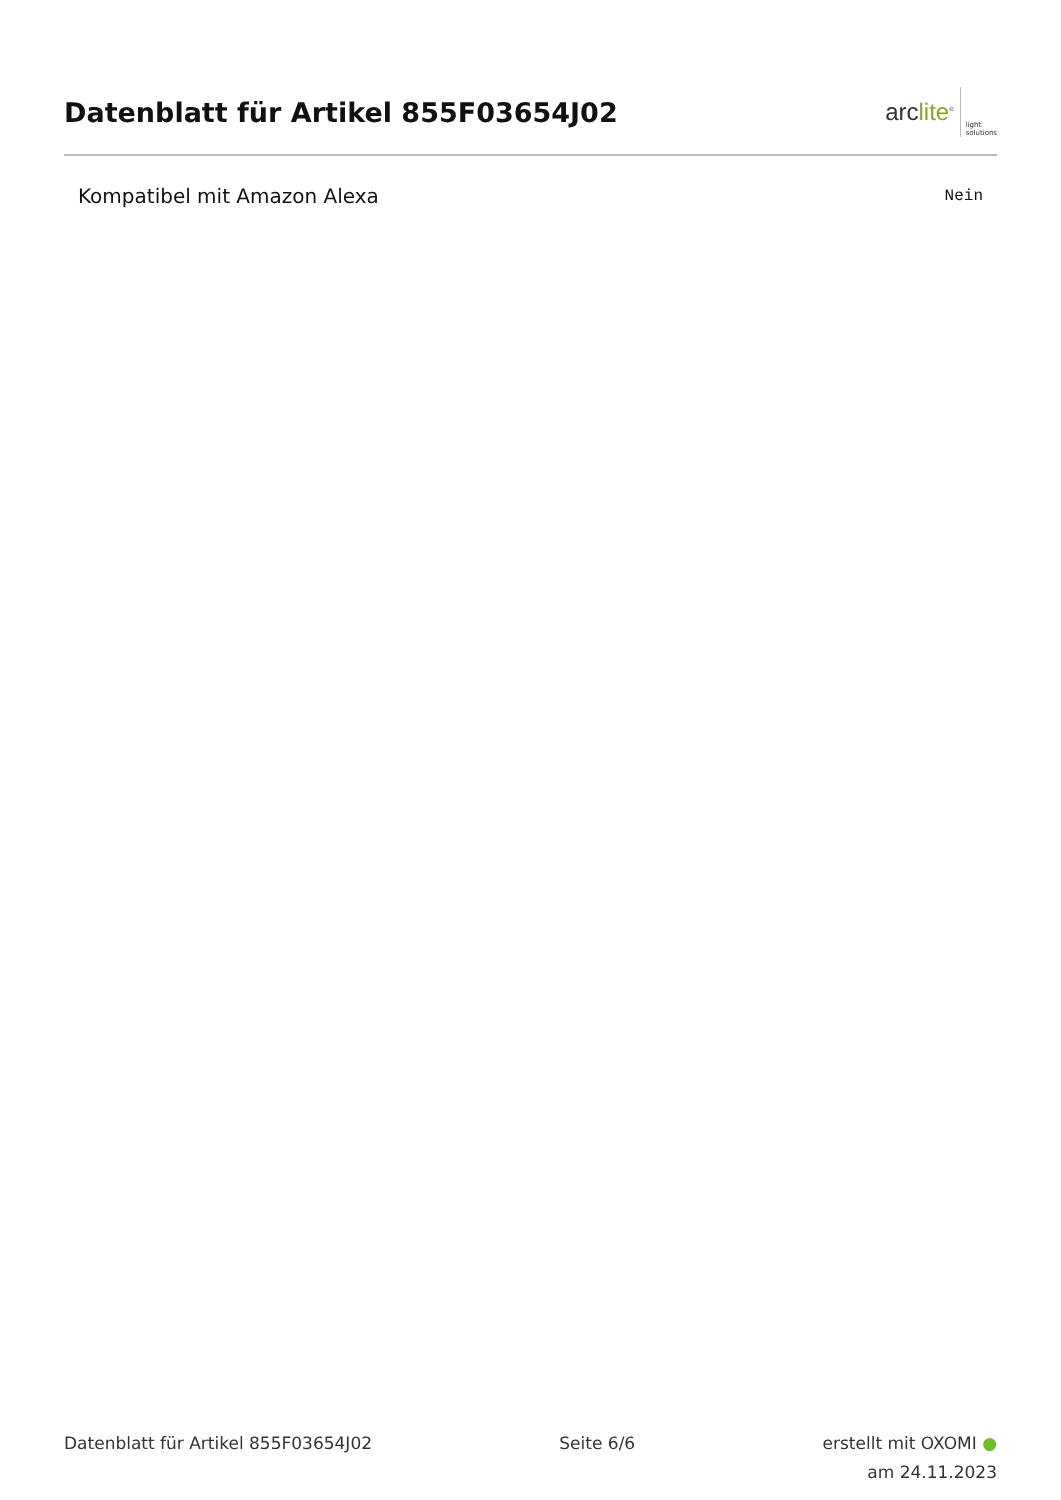Datenblatt für Artikel 855F03654J02
arclite<sup>®</sup>
light
solutions
| Kompatibel mit Amazon Alexa | Nein |
Datenblatt für Artikel 855F03654J02
Seite 6/6
erstellt mit OXOMI ●
am 24.11.2023